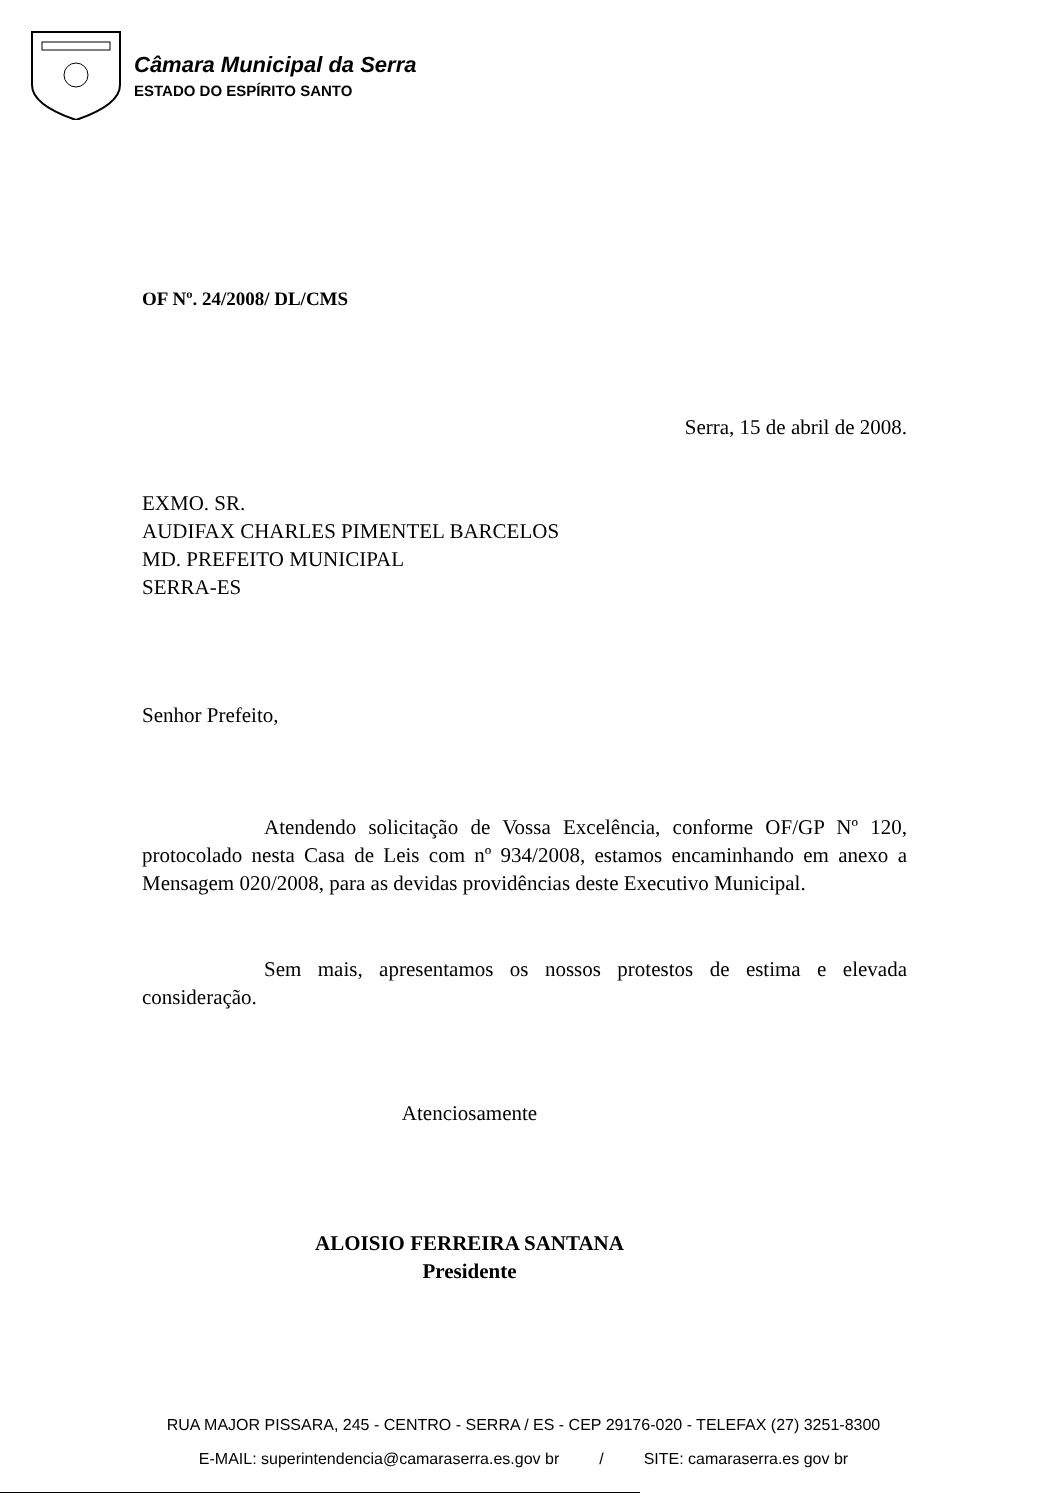Câmara Municipal da Serra
ESTADO DO ESPÍRITO SANTO
OF Nº. 24/2008/ DL/CMS
Serra, 15 de abril de 2008.
EXMO. SR.
AUDIFAX CHARLES PIMENTEL BARCELOS
MD. PREFEITO MUNICIPAL
SERRA-ES
Senhor Prefeito,
Atendendo solicitação de Vossa Excelência, conforme OF/GP Nº 120, protocolado nesta Casa de Leis com nº 934/2008, estamos encaminhando em anexo a Mensagem 020/2008, para as devidas providências deste Executivo Municipal.
Sem mais, apresentamos os nossos protestos de estima e elevada consideração.
Atenciosamente
ALOISIO FERREIRA SANTANA
Presidente
RUA MAJOR PISSARA, 245 - CENTRO - SERRA / ES - CEP 29176-020 - TELEFAX (27) 3251-8300
E-MAIL: superintendencia@camaraserra.es.gov br / SITE: camaraserra.es gov br